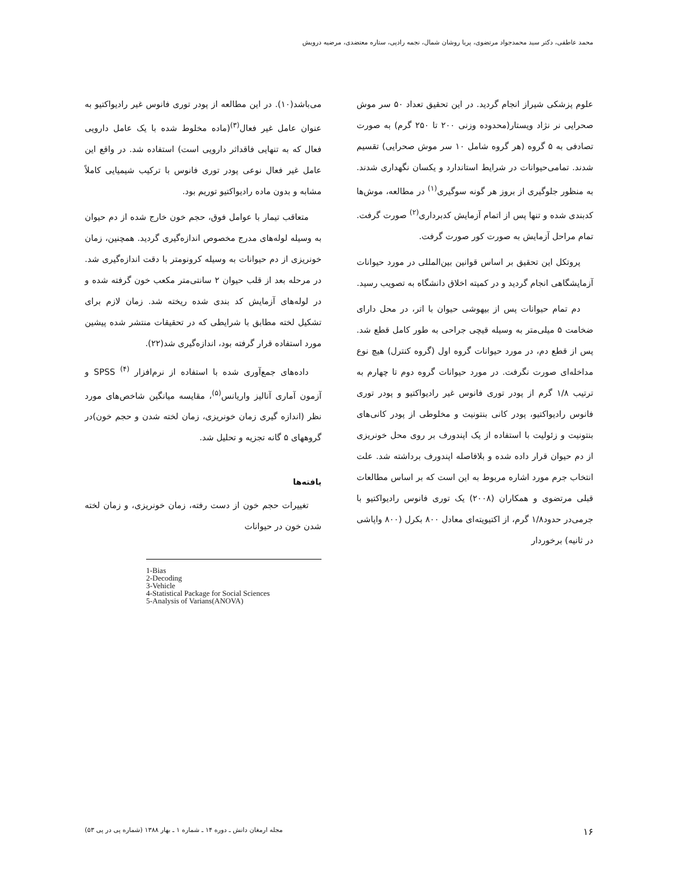محمد عاطفی، دکتر سید محمدجواد مرتضوی، پریا روشان شمال، نجمه راد‌پی، ستاره معتضدی، مرضیه درویش
علوم پزشکی شیراز انجام گردید. در این تحقیق تعداد ۵۰ سر موش صحرایی نر نژاد ویستار(محدوده وزنی ۲۰۰ تا ۲۵۰ گرم) به صورت تصادفی به ۵ گروه (هر گروه شامل ۱۰ سر موش صحرایی) تقسیم شدند. تمامی‌حیوانات در شرایط استاندارد و یکسان نگهداری شدند. به منظور جلوگیری از بروز هر گونه سوگیری<sup>(۱)</sup> در مطالعه، موش‌ها کدبندی شده و تنها پس از اتمام آزمایش کدبرداری<sup>(۲)</sup> صورت گرفت. تمام مراحل آزمایش به صورت کور صورت گرفت.
پروتکل این تحقیق بر اساس قوانین بین‌المللی در مورد حیوانات آزمایشگاهی انجام گردید و در کمیته اخلاق دانشگاه به تصویب رسید.
دم تمام حیوانات پس از بیهوشی حیوان با اتر، در محل دارای ضخامت ۵ میلی‌متر به وسیله قیچی جراحی به طور کامل قطع شد. پس از قطع دم، در مورد حیوانات گروه اول (گروه کنترل) هیچ نوع مداخله‌ای صورت نگرفت. در مورد حیوانات گروه دوم تا چهارم به ترتیب ۱/۸ گرم از پودر توری فانوس غیر رادیواکتیو و پودر توری فانوس رادیواکتیو، پودر کانی بنتونیت و مخلوطی از پودر کانی‌های بنتونیت و زئولیت با استفاده از یک اپندورف بر روی محل خونریزی از دم حیوان قرار داده شده و بلافاصله اپندورف برداشته شد. علت انتخاب جرم مورد اشاره مربوط به این است که بر اساس مطالعات قبلی مرتضوی و همکاران (۲۰۰۸) یک توری فانوس رادیواکتیو با جرمی‌در حدود۱/۸ گرم، از اکتیویته‌ای معادل ۸۰۰ بکرل (۸۰۰ واپاشی در ثانیه) برخوردار
می‌باشد(۱۰). در این مطالعه از پودر توری فانوس غیر رادیواکتیو به عنوان عامل غیر فعال<sup>(۳)</sup>(ماده مخلوط شده با یک عامل دارویی فعال که به تنهایی فاقداثر دارویی است) استفاده شد. در واقع این عامل غیر فعال نوعی پودر توری فانوس با ترکیب شیمیایی کاملاً مشابه و بدون ماده رادیواکتیو توریم بود.
متعاقب تیمار با عوامل فوق، حجم خون خارج شده از دم حیوان به وسیله لوله‌های مدرج مخصوص اندازه‌گیری گردید. همچنین، زمان خونریزی از دم حیوانات به وسیله کرونومتر با دقت اندازه‌گیری شد. در مرحله بعد از قلب حیوان ۲ سانتی‌متر مکعب خون گرفته شده و در لوله‌های آزمایش کد بندی شده ریخته شد. زمان لازم برای تشکیل لخته مطابق با شرایطی که در تحقیقات منتشر شده پیشین مورد استفاده قرار گرفته بود، اندازه‌گیری شد(۲۲).
داده‌های جمع‌آوری شده با استفاده از نرم‌افزار SPSS <sup>(۴)</sup> و آزمون آماری آنالیز واریانس<sup>(۵)</sup>، مقایسه میانگین شاخص‌های مورد نظر (اندازه گیری زمان خونریزی، زمان لخته شدن و حجم خون)در گروههای ۵ گانه تجزیه و تحلیل شد.
یافته‌ها
تغییرات حجم خون از دست رفته، زمان خونریزی، و زمان لخته شدن خون در حیوانات
1-Bias
2-Decoding
3-Vehicle
4-Statistical Package for Social Sciences
5-Analysis of Varians(ANOVA)
۱۶ مجله ارمغان دانش ـ دوره ۱۴ ـ شماره ۱ ـ بهار ۱۳۸۸ (شماره پی در پی ۵۳)